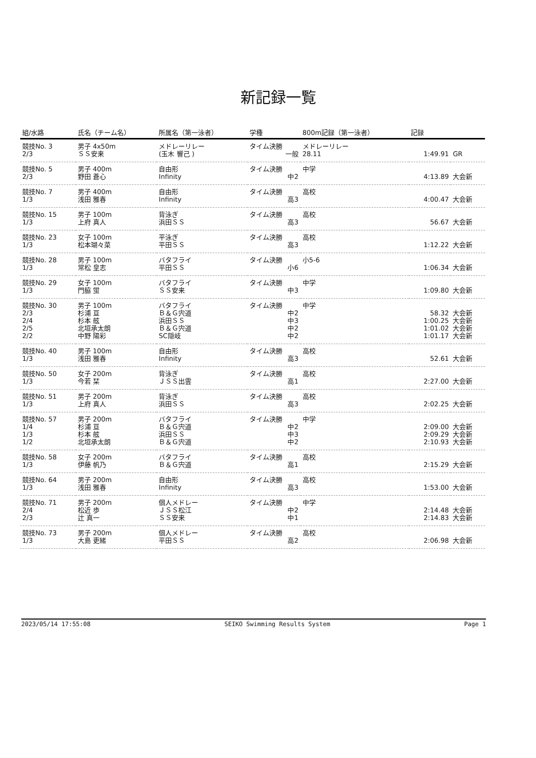新記録一覧
| 組/水路 | 氏名（チーム名） | 所属名（第一泳者） | 学種 | 800m記録（第一泳者） | 記録 | |
| --- | --- | --- | --- | --- | --- | --- |
| 競技No. 3 | 男子 4x50m | メドレーリレー | タイム決勝 | メドレーリレー | | |
| 2/3 | ＳＳ安来 | (玉木 響己 ) | 一般 | 28.11 | 1:49.91 | GR |
| 競技No. 5 | 男子 400m | 自由形 | タイム決勝 | 中学 | | |
| 2/3 | 野田 蒼心 | Infinity | 中2 | | 4:13.89 | 大会新 |
| 競技No. 7 | 男子 400m | 自由形 | タイム決勝 | 高校 | | |
| 1/3 | 浅田 雅春 | Infinity | 高3 | | 4:00.47 | 大会新 |
| 競技No. 15 | 男子 100m | 背泳ぎ | タイム決勝 | 高校 | | |
| 1/3 | 上府 真人 | 浜田ＳＳ | 高3 | | 56.67 | 大会新 |
| 競技No. 23 | 女子 100m | 平泳ぎ | タイム決勝 | 高校 | | |
| 1/3 | 松本瑚々菜 | 平田ＳＳ | 高3 | | 1:12.22 | 大会新 |
| 競技No. 28 | 男子 100m | バタフライ | タイム決勝 | 小5-6 | | |
| 1/3 | 常松 皇志 | 平田ＳＳ | 小6 | | 1:06.34 | 大会新 |
| 競技No. 29 | 女子 100m | バタフライ | タイム決勝 | 中学 | | |
| 1/3 | 門脇 蛍 | ＳＳ安来 | 中3 | | 1:09.80 | 大会新 |
| 競技No. 30 | 男子 100m | バタフライ | タイム決勝 | 中学 | | |
| 2/3 | 杉浦 亘 | Ｂ＆Ｇ宍道 | 中2 | | 58.32 | 大会新 |
| 2/4 | 杉本 舷 | 浜田ＳＳ | 中3 | | 1:00.25 | 大会新 |
| 2/5 | 北垣承太朗 | Ｂ＆Ｇ宍道 | 中2 | | 1:01.02 | 大会新 |
| 2/2 | 中野 陽彩 | SC隠岐 | 中2 | | 1:01.17 | 大会新 |
| 競技No. 40 | 男子 100m | 自由形 | タイム決勝 | 高校 | | |
| 1/3 | 浅田 雅春 | Infinity | 高3 | | 52.61 | 大会新 |
| 競技No. 50 | 女子 200m | 背泳ぎ | タイム決勝 | 高校 | | |
| 1/3 | 今若 栞 | ＪＳＳ出雲 | 高1 | | 2:27.00 | 大会新 |
| 競技No. 51 | 男子 200m | 背泳ぎ | タイム決勝 | 高校 | | |
| 1/3 | 上府 真人 | 浜田ＳＳ | 高3 | | 2:02.25 | 大会新 |
| 競技No. 57 | 男子 200m | バタフライ | タイム決勝 | 中学 | | |
| 1/4 | 杉浦 亘 | Ｂ＆Ｇ宍道 | 中2 | | 2:09.00 | 大会新 |
| 1/3 | 杉本 舷 | 浜田ＳＳ | 中3 | | 2:09.29 | 大会新 |
| 1/2 | 北垣承太朗 | Ｂ＆Ｇ宍道 | 中2 | | 2:10.93 | 大会新 |
| 競技No. 58 | 女子 200m | バタフライ | タイム決勝 | 高校 | | |
| 1/3 | 伊藤 帆乃 | Ｂ＆Ｇ宍道 | 高1 | | 2:15.29 | 大会新 |
| 競技No. 64 | 男子 200m | 自由形 | タイム決勝 | 高校 | | |
| 1/3 | 浅田 雅春 | Infinity | 高3 | | 1:53.00 | 大会新 |
| 競技No. 71 | 男子 200m | 個人メドレー | タイム決勝 | 中学 | | |
| 2/4 | 松近 歩 | ＪＳＳ松江 | 中2 | | 2:14.48 | 大会新 |
| 2/3 | 辻 真一 | ＳＳ安来 | 中1 | | 2:14.83 | 大会新 |
| 競技No. 73 | 男子 200m | 個人メドレー | タイム決勝 | 高校 | | |
| 1/3 | 大島 吏緒 | 平田ＳＳ | 高2 | | 2:06.98 | 大会新 |
2023/05/14 17:55:08 SEIKO Swimming Results System Page 1